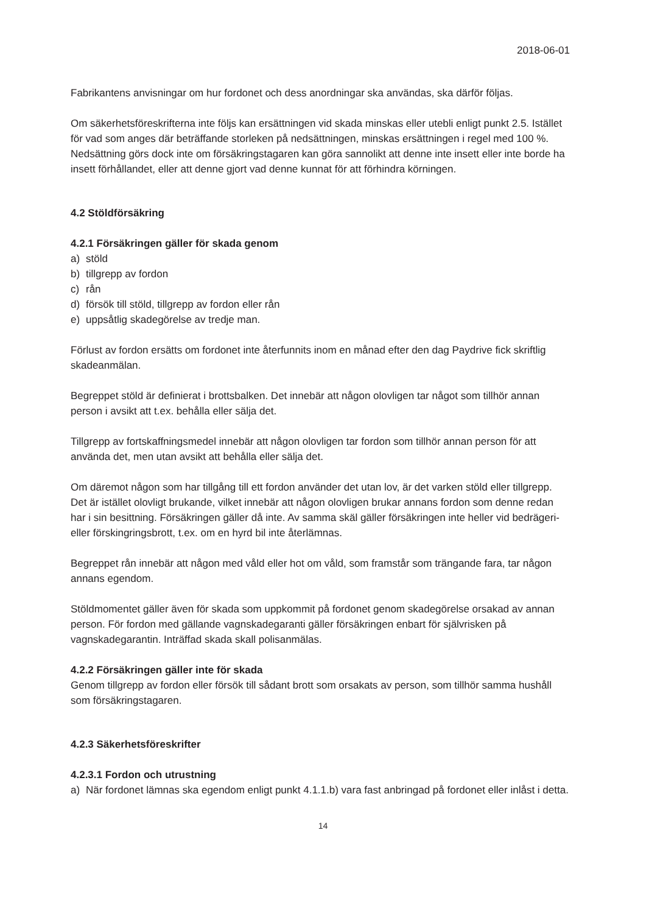2018-06-01
Fabrikantens anvisningar om hur fordonet och dess anordningar ska användas, ska därför följas.
Om säkerhetsföreskrifterna inte följs kan ersättningen vid skada minskas eller utebli enligt punkt 2.5. Istället för vad som anges där beträffande storleken på nedsättningen, minskas ersättningen i regel med 100 %. Nedsättning görs dock inte om försäkringstagaren kan göra sannolikt att denne inte insett eller inte borde ha insett förhållandet, eller att denne gjort vad denne kunnat för att förhindra körningen.
4.2 Stöldförsäkring
4.2.1 Försäkringen gäller för skada genom
a) stöld
b) tillgrepp av fordon
c) rån
d) försök till stöld, tillgrepp av fordon eller rån
e) uppsåtlig skadegörelse av tredje man.
Förlust av fordon ersätts om fordonet inte återfunnits inom en månad efter den dag Paydrive fick skriftlig skadeanmälan.
Begreppet stöld är definierat i brottsbalken. Det innebär att någon olovligen tar något som tillhör annan person i avsikt att t.ex. behålla eller sälja det.
Tillgrepp av fortskaffningsmedel innebär att någon olovligen tar fordon som tillhör annan person för att använda det, men utan avsikt att behålla eller sälja det.
Om däremot någon som har tillgång till ett fordon använder det utan lov, är det varken stöld eller tillgrepp. Det är istället olovligt brukande, vilket innebär att någon olovligen brukar annans fordon som denne redan har i sin besittning. Försäkringen gäller då inte. Av samma skäl gäller försäkringen inte heller vid bedrägeri- eller förskingringsbrott, t.ex. om en hyrd bil inte återlämnas.
Begreppet rån innebär att någon med våld eller hot om våld, som framstår som trängande fara, tar någon annans egendom.
Stöldmomentet gäller även för skada som uppkommit på fordonet genom skadegörelse orsakad av annan person. För fordon med gällande vagnskadegaranti gäller försäkringen enbart för självrisken på vagnskadegarantin. Inträffad skada skall polisanmälas.
4.2.2 Försäkringen gäller inte för skada
Genom tillgrepp av fordon eller försök till sådant brott som orsakats av person, som tillhör samma hushåll som försäkringstagaren.
4.2.3 Säkerhetsföreskrifter
4.2.3.1 Fordon och utrustning
a) När fordonet lämnas ska egendom enligt punkt 4.1.1.b) vara fast anbringad på fordonet eller inlåst i detta.
14